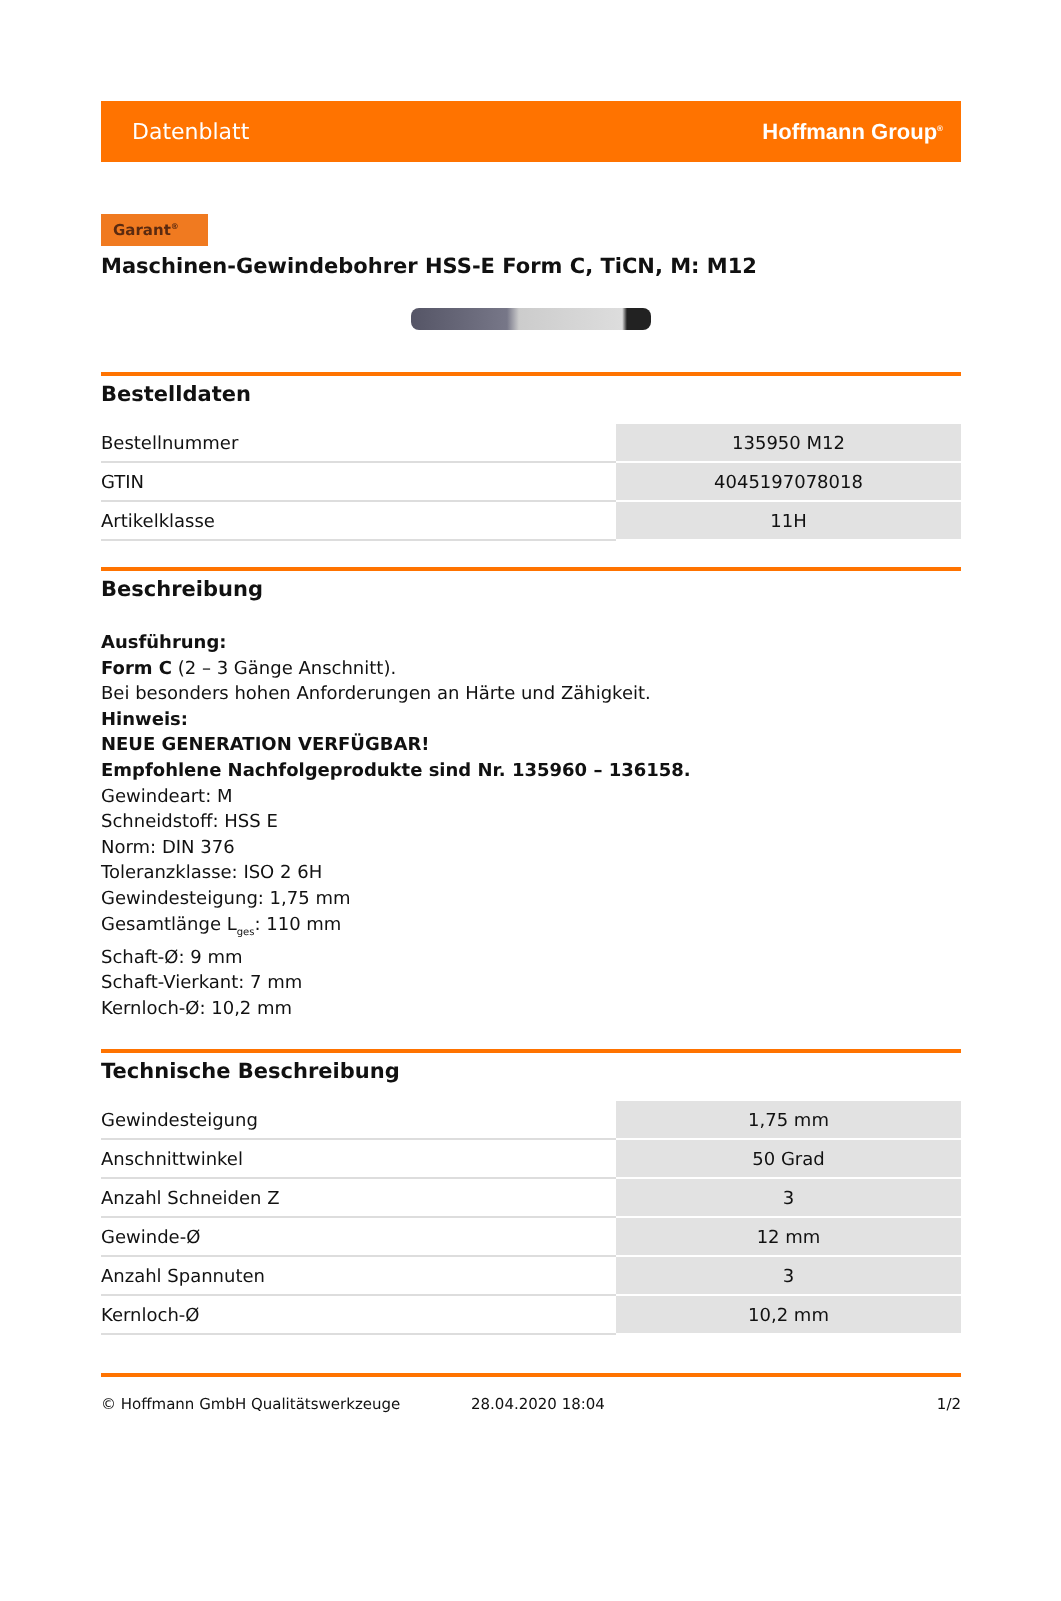Datenblatt Hoffmann Group<sup>®</sup>
Garant<sup>®</sup>
Maschinen-Gewindebohrer HSS-E Form C, TiCN, M: M12
Bestelldaten
| Bestellnummer | 135950 M12 |
| GTIN | 4045197078018 |
| Artikelklasse | 11H |
Beschreibung
Ausführung:
Form C (2 – 3 Gänge Anschnitt).
Bei besonders hohen Anforderungen an Härte und Zähigkeit.
Hinweis:
NEUE GENERATION VERFÜGBAR!
Empfohlene Nachfolgeprodukte sind Nr. 135960 – 136158.
Gewindeart: M
Schneidstoff: HSS E
Norm: DIN 376
Toleranzklasse: ISO 2 6H
Gewindesteigung: 1,75 mm
Gesamtlänge L<sub>ges</sub>: 110 mm
Schaft-Ø: 9 mm
Schaft-Vierkant: 7 mm
Kernloch-Ø: 10,2 mm
Technische Beschreibung
| Gewindesteigung | 1,75 mm |
| Anschnittwinkel | 50 Grad |
| Anzahl Schneiden Z | 3 |
| Gewinde-Ø | 12 mm |
| Anzahl Spannuten | 3 |
| Kernloch-Ø | 10,2 mm |
© Hoffmann GmbH Qualitätswerkzeuge 28.04.2020 18:04 1/2